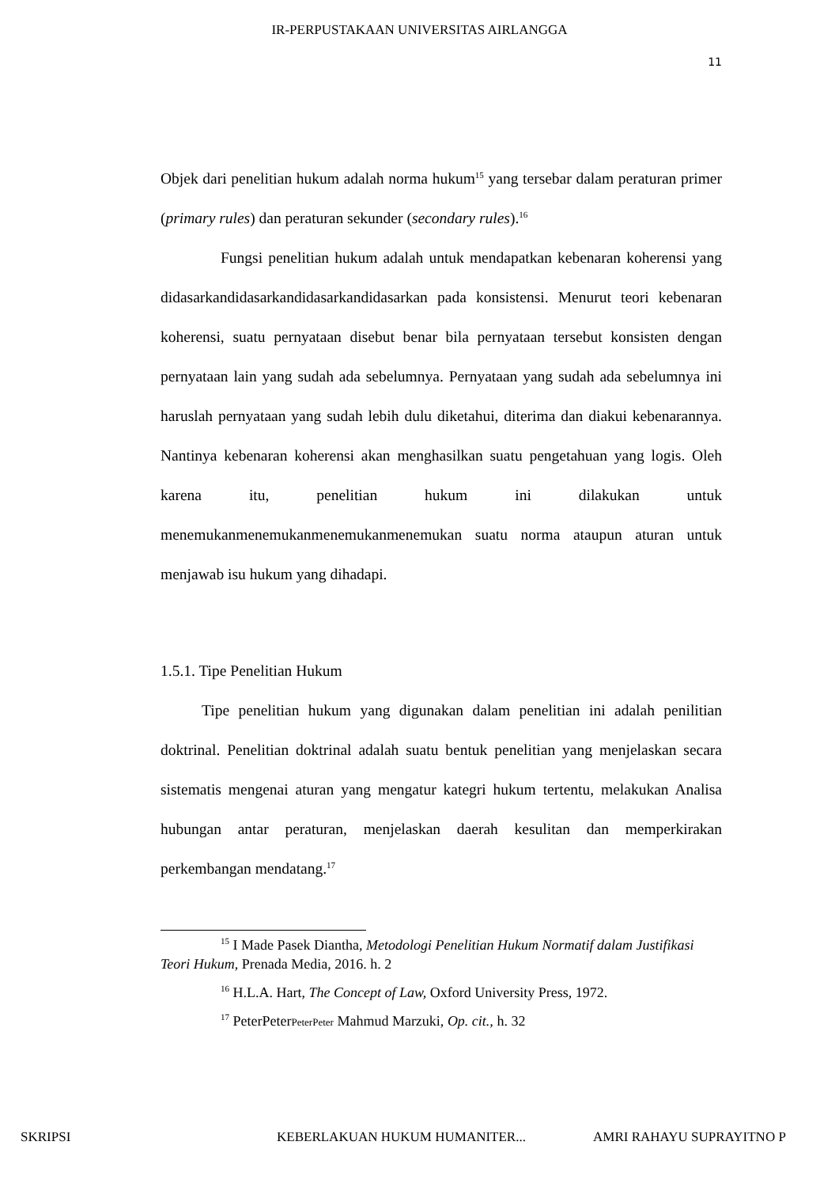IR-PERPUSTAKAAN UNIVERSITAS AIRLANGGA
11
Objek dari penelitian hukum adalah norma hukum<sup>15</sup> yang tersebar dalam peraturan primer (primary rules) dan peraturan sekunder (secondary rules).<sup>16</sup>
Fungsi penelitian hukum adalah untuk mendapatkan kebenaran koherensi yang didasarkandidasarkandidasarkandidasarkan pada konsistensi. Menurut teori kebenaran koherensi, suatu pernyataan disebut benar bila pernyataan tersebut konsisten dengan pernyataan lain yang sudah ada sebelumnya. Pernyataan yang sudah ada sebelumnya ini haruslah pernyataan yang sudah lebih dulu diketahui, diterima dan diakui kebenarannya. Nantinya kebenaran koherensi akan menghasilkan suatu pengetahuan yang logis. Oleh karena itu, penelitian hukum ini dilakukan untuk menemukanmenemukanmenemukanmenemukan suatu norma ataupun aturan untuk menjawab isu hukum yang dihadapi.
1.5.1. Tipe Penelitian Hukum
Tipe penelitian hukum yang digunakan dalam penelitian ini adalah penilitian doktrinal. Penelitian doktrinal adalah suatu bentuk penelitian yang menjelaskan secara sistematis mengenai aturan yang mengatur kategri hukum tertentu, melakukan Analisa hubungan antar peraturan, menjelaskan daerah kesulitan dan memperkirakan perkembangan mendatang.<sup>17</sup>
<sup>15</sup> I Made Pasek Diantha, Metodologi Penelitian Hukum Normatif dalam Justifikasi Teori Hukum, Prenada Media, 2016. h. 2
<sup>16</sup> H.L.A. Hart, The Concept of Law, Oxford University Press, 1972.
<sup>17</sup> PeterPeterPeterPeter Mahmud Marzuki, Op. cit., h. 32
SKRIPSI KEBERLAKUAN HUKUM HUMANITER... AMRI RAHAYU SUPRAYITNO P